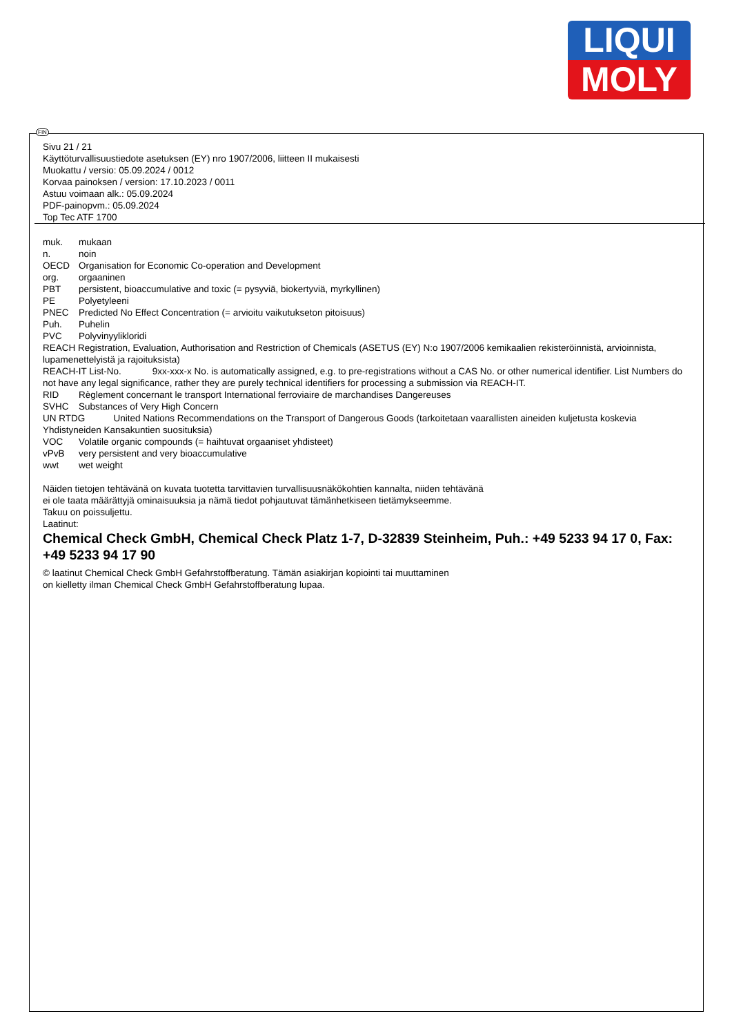LIQUI
MOLY
FIN
Sivu 21 / 21
Käyttöturvallisuustiedote asetuksen (EY) nro 1907/2006, liitteen II mukaisesti
Muokattu / versio: 05.09.2024 / 0012
Korvaa painoksen / version: 17.10.2023 / 0011
Astuu voimaan alk.: 05.09.2024
PDF-painopvm.: 05.09.2024
Top Tec ATF 1700
muk. mukaan
n. noin
OECD Organisation for Economic Co-operation and Development
org. orgaaninen
PBT persistent, bioaccumulative and toxic (= pysyviä, biokertyviä, myrkyllinen)
PE Polyetyleeni
PNEC Predicted No Effect Concentration (= arvioitu vaikutukseton pitoisuus)
Puh. Puhelin
PVC Polyvinyylikloridi
REACH Registration, Evaluation, Authorisation and Restriction of Chemicals (ASETUS (EY) N:o 1907/2006 kemikaalien rekisteröinnistä, arvioinnista, lupamenettelyistä ja rajoituksista)
REACH-IT List-No. 9xx-xxx-x No. is automatically assigned, e.g. to pre-registrations without a CAS No. or other numerical identifier. List Numbers do not have any legal significance, rather they are purely technical identifiers for processing a submission via REACH-IT.
RID Règlement concernant le transport International ferroviaire de marchandises Dangereuses
SVHC Substances of Very High Concern
UN RTDG United Nations Recommendations on the Transport of Dangerous Goods (tarkoitetaan vaarallisten aineiden kuljetusta koskevia Yhdistyneiden Kansakuntien suosituksia)
VOC Volatile organic compounds (= haihtuvat orgaaniset yhdisteet)
vPvB very persistent and very bioaccumulative
wwt wet weight
Näiden tietojen tehtävänä on kuvata tuotetta tarvittavien turvallisuusnäkökohtien kannalta, niiden tehtävänä
ei ole taata määrättyjä ominaisuuksia ja nämä tiedot pohjautuvat tämänhetkiseen tietämykseemme.
Takuu on poissuljettu.
Laatinut:
Chemical Check GmbH, Chemical Check Platz 1-7, D-32839 Steinheim, Puh.: +49 5233 94 17 0, Fax: +49 5233 94 17 90
© laatinut Chemical Check GmbH Gefahrstoffberatung. Tämän asiakirjan kopiointi tai muuttaminen
on kielletty ilman Chemical Check GmbH Gefahrstoffberatung lupaa.